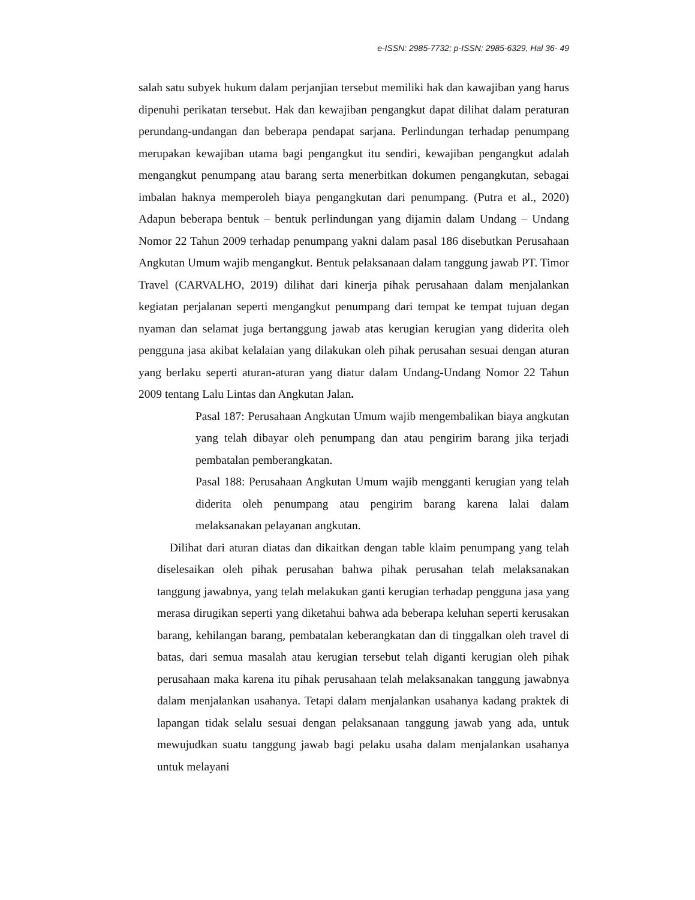e-ISSN: 2985-7732; p-ISSN: 2985-6329, Hal 36- 49
salah satu subyek hukum dalam perjanjian tersebut memiliki hak dan kawajiban yang harus dipenuhi perikatan tersebut. Hak dan kewajiban pengangkut dapat dilihat dalam peraturan perundang-undangan dan beberapa pendapat sarjana. Perlindungan terhadap penumpang merupakan kewajiban utama bagi pengangkut itu sendiri, kewajiban pengangkut adalah mengangkut penumpang atau barang serta menerbitkan dokumen pengangkutan, sebagai imbalan haknya memperoleh biaya pengangkutan dari penumpang. (Putra et al., 2020) Adapun beberapa bentuk – bentuk perlindungan yang dijamin dalam Undang – Undang Nomor 22 Tahun 2009 terhadap penumpang yakni dalam pasal 186 disebutkan Perusahaan Angkutan Umum wajib mengangkut. Bentuk pelaksanaan dalam tanggung jawab PT. Timor Travel (CARVALHO, 2019) dilihat dari kinerja pihak perusahaan dalam menjalankan kegiatan perjalanan seperti mengangkut penumpang dari tempat ke tempat tujuan degan nyaman dan selamat juga bertanggung jawab atas kerugian kerugian yang diderita oleh pengguna jasa akibat kelalaian yang dilakukan oleh pihak perusahan sesuai dengan aturan yang berlaku seperti aturan-aturan yang diatur dalam Undang-Undang Nomor 22 Tahun 2009 tentang Lalu Lintas dan Angkutan Jalan.
Pasal 187: Perusahaan Angkutan Umum wajib mengembalikan biaya angkutan yang telah dibayar oleh penumpang dan atau pengirim barang jika terjadi pembatalan pemberangkatan.
Pasal 188: Perusahaan Angkutan Umum wajib mengganti kerugian yang telah diderita oleh penumpang atau pengirim barang karena lalai dalam melaksanakan pelayanan angkutan.
Dilihat dari aturan diatas dan dikaitkan dengan table klaim penumpang yang telah diselesaikan oleh pihak perusahan bahwa pihak perusahan telah melaksanakan tanggung jawabnya, yang telah melakukan ganti kerugian terhadap pengguna jasa yang merasa dirugikan seperti yang diketahui bahwa ada beberapa keluhan seperti kerusakan barang, kehilangan barang, pembatalan keberangkatan dan di tinggalkan oleh travel di batas, dari semua masalah atau kerugian tersebut telah diganti kerugian oleh pihak perusahaan maka karena itu pihak perusahaan telah melaksanakan tanggung jawabnya dalam menjalankan usahanya. Tetapi dalam menjalankan usahanya kadang praktek di lapangan tidak selalu sesuai dengan pelaksanaan tanggung jawab yang ada, untuk mewujudkan suatu tanggung jawab bagi pelaku usaha dalam menjalankan usahanya untuk melayani